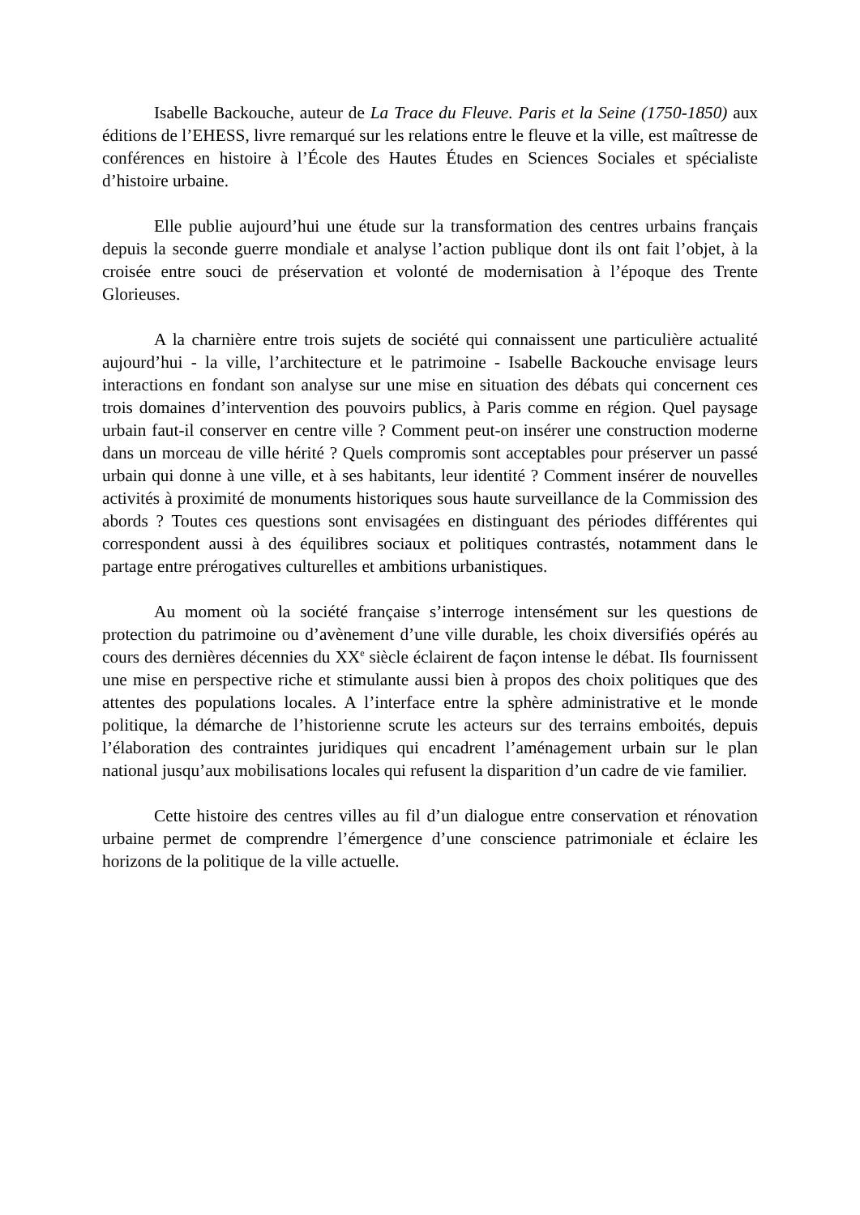Isabelle Backouche, auteur de La Trace du Fleuve. Paris et la Seine (1750-1850) aux éditions de l’EHESS, livre remarqué sur les relations entre le fleuve et la ville, est maîtresse de conférences en histoire à l’École des Hautes Études en Sciences Sociales et spécialiste d’histoire urbaine.
Elle publie aujourd’hui une étude sur la transformation des centres urbains français depuis la seconde guerre mondiale et analyse l’action publique dont ils ont fait l’objet, à la croisée entre souci de préservation et volonté de modernisation à l’époque des Trente Glorieuses.
A la charnière entre trois sujets de société qui connaissent une particulière actualité aujourd’hui - la ville, l’architecture et le patrimoine - Isabelle Backouche envisage leurs interactions en fondant son analyse sur une mise en situation des débats qui concernent ces trois domaines d’intervention des pouvoirs publics, à Paris comme en région. Quel paysage urbain faut-il conserver en centre ville ? Comment peut-on insérer une construction moderne dans un morceau de ville hérité ? Quels compromis sont acceptables pour préserver un passé urbain qui donne à une ville, et à ses habitants, leur identité ? Comment insérer de nouvelles activités à proximité de monuments historiques sous haute surveillance de la Commission des abords ? Toutes ces questions sont envisagées en distinguant des périodes différentes qui correspondent aussi à des équilibres sociaux et politiques contrastés, notamment dans le partage entre prérogatives culturelles et ambitions urbanistiques.
Au moment où la société française s’interroge intensément sur les questions de protection du patrimoine ou d’avènement d’une ville durable, les choix diversifiés opérés au cours des dernières décennies du XX<sup>e</sup> siècle éclairent de façon intense le débat. Ils fournissent une mise en perspective riche et stimulante aussi bien à propos des choix politiques que des attentes des populations locales. A l’interface entre la sphère administrative et le monde politique, la démarche de l’historienne scrute les acteurs sur des terrains emboités, depuis l’élaboration des contraintes juridiques qui encadrent l’aménagement urbain sur le plan national jusqu’aux mobilisations locales qui refusent la disparition d’un cadre de vie familier.
Cette histoire des centres villes au fil d’un dialogue entre conservation et rénovation urbaine permet de comprendre l’émergence d’une conscience patrimoniale et éclaire les horizons de la politique de la ville actuelle.